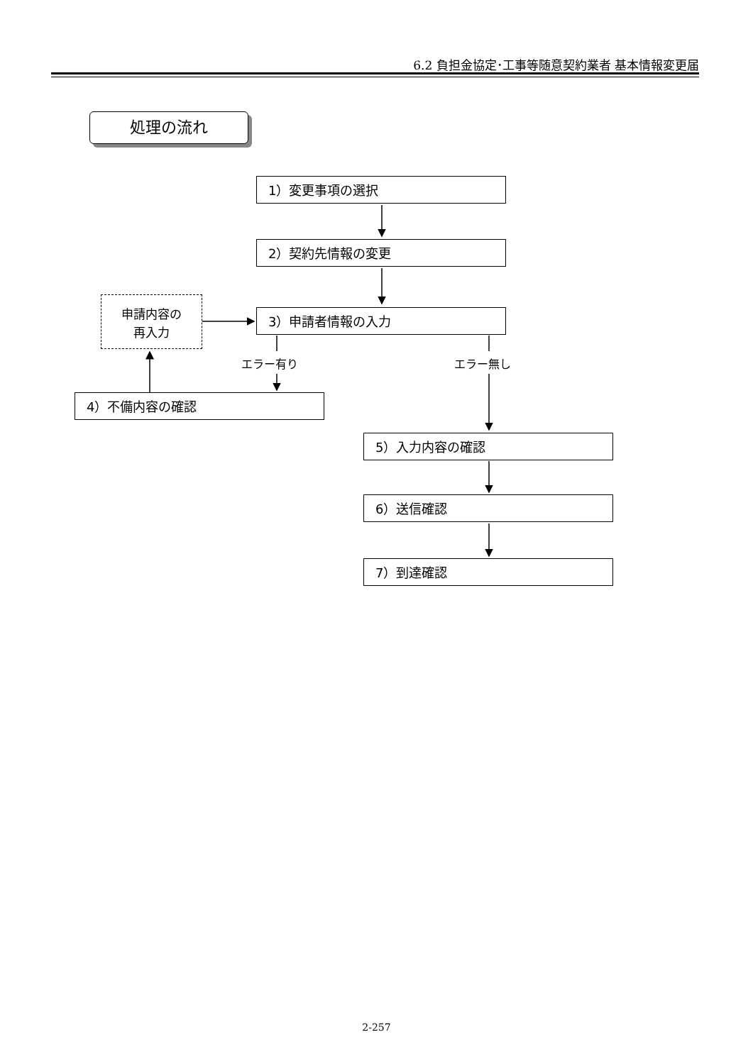6.2 負担金協定･工事等随意契約業者 基本情報変更届
処理の流れ
1）変更事項の選択
2）契約先情報の変更
申請内容の
再入力
3）申請者情報の入力
エラー有り エラー無し
4）不備内容の確認
5）入力内容の確認
6）送信確認
7）到達確認
2-257